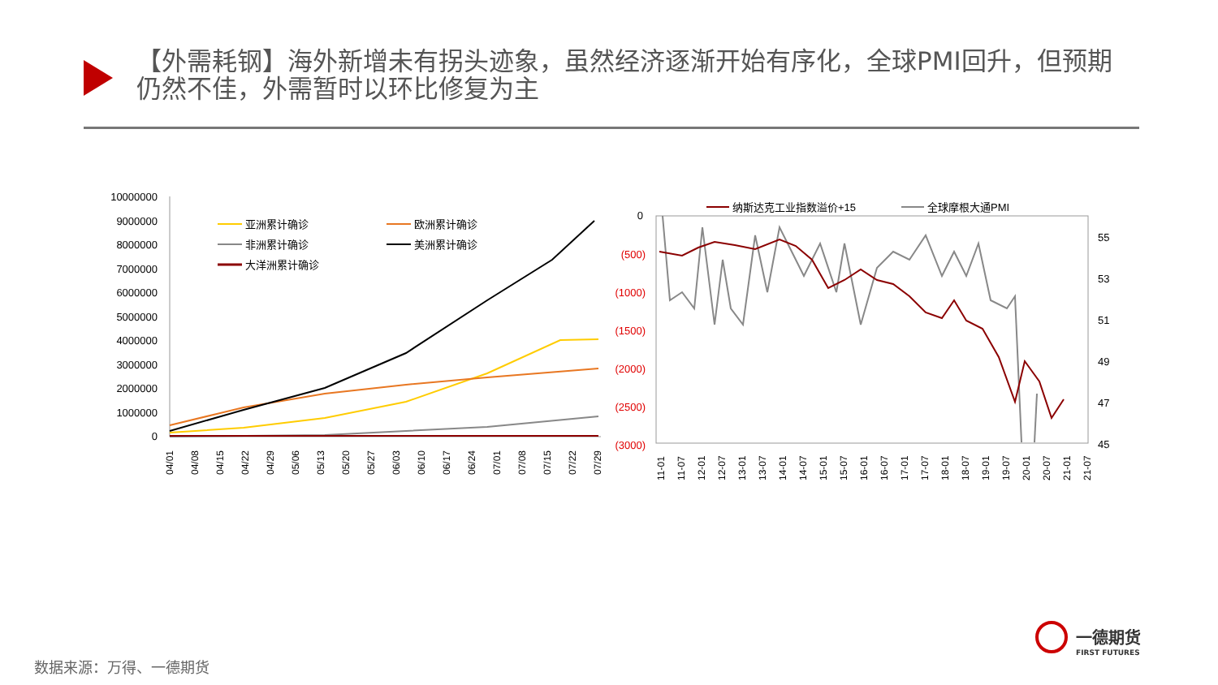【外需耗钢】海外新增未有拐头迹象，虽然经济逐渐开始有序化，全球PMI回升，但预期仍然不佳，外需暂时以环比修复为主
10000000
9000000
8000000
7000000
6000000
5000000
4000000
3000000
2000000
1000000
0
亚洲累计确诊
欧洲累计确诊
非洲累计确诊
美洲累计确诊
大洋洲累计确诊
04/01
04/08
04/15
04/22
04/29
05/06
05/13
05/20
05/27
06/03
06/10
06/17
06/24
07/01
07/08
07/15
07/22
07/29
纳斯达克工业指数溢价+15
全球摩根大通PMI
0
(500)
(1000)
(1500)
(2000)
(2500)
(3000)
55
53
51
49
47
45
11-01
11-07
12-01
12-07
13-01
13-07
14-01
14-07
15-01
15-07
16-01
16-07
17-01
17-07
18-01
18-07
19-01
19-07
20-01
20-07
21-01
21-07
一德期货
FIRST FUTURES
数据来源：万得、一德期货